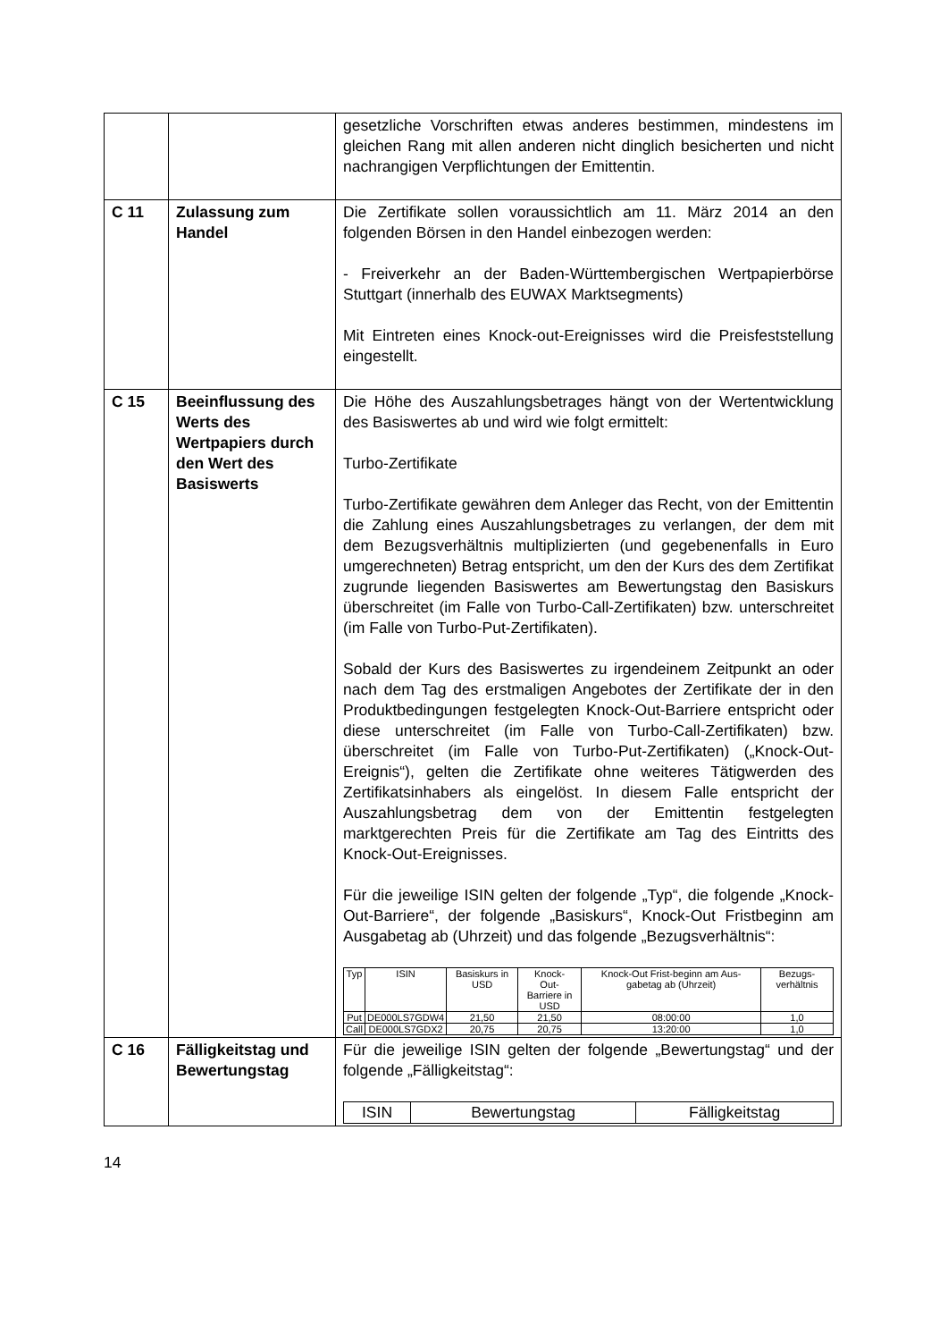| | | gesetzliche Vorschriften etwas anderes bestimmen, mindestens im gleichen Rang mit allen anderen nicht dinglich besicherten und nicht nachrangigen Verpflichtungen der Emittentin. |
| C 11 | Zulassung zum Handel | Die Zertifikate sollen voraussichtlich am 11. März 2014 an den folgenden Börsen in den Handel einbezogen werden: - Freiverkehr an der Baden-Württembergischen Wertpapierbörse Stuttgart (innerhalb des EUWAX Marktsegments) Mit Eintreten eines Knock-out-Ereignisses wird die Preisfeststellung eingestellt. |
| C 15 | Beeinflussung des Werts des Wertpapiers durch den Wert des Basiswerts | Die Höhe des Auszahlungsbetrages hängt von der Wertentwicklung des Basiswertes ab und wird wie folgt ermittelt: Turbo-Zertifikate Turbo-Zertifikate gewähren dem Anleger das Recht, von der Emittentin die Zahlung eines Auszahlungsbetrages zu verlangen, der dem mit dem Bezugsverhältnis multiplizierten (und gegebenenfalls in Euro umgerechneten) Betrag entspricht, um den der Kurs des dem Zertifikat zugrunde liegenden Basiswertes am Bewertungstag den Basiskurs überschreitet (im Falle von Turbo-Call-Zertifikaten) bzw. unterschreitet (im Falle von Turbo-Put-Zertifikaten). Sobald der Kurs des Basiswertes zu irgendeinem Zeitpunkt an oder nach dem Tag des erstmaligen Angebotes der Zertifikate der in den Produktbedingungen festgelegten Knock-Out-Barriere entspricht oder diese unterschreitet (im Falle von Turbo-Call-Zertifikaten) bzw. überschreitet (im Falle von Turbo-Put-Zertifikaten) („Knock-Out-Ereignis“), gelten die Zertifikate ohne weiteres Tätigwerden des Zertifikatsinhabers als eingelöst. In diesem Falle entspricht der Auszahlungsbetrag dem von der Emittentin festgelegten marktgerechten Preis für die Zertifikate am Tag des Eintritts des Knock-Out-Ereignisses. Für die jeweilige ISIN gelten der folgende „Typ“, die folgende „Knock-Out-Barriere“, der folgende „Basiskurs“, Knock-Out Fristbeginn am Ausgabetag ab (Uhrzeit) und das folgende „Bezugsverhältnis“: / Typ / ISIN / Basiskurs in USD / Knock- Out- Barriere in USD / Knock-Out Frist-beginn am Aus-gabetag ab (Uhrzeit) / Bezugs-verhältnis / / --- / --- / --- / --- / --- / --- / / Put / DE000LS7GDW4 / 21,50 / 21,50 / 08:00:00 / 1,0 / / Call / DE000LS7GDX2 / 20,75 / 20,75 / 13:20:00 / 1,0 / |
| C 16 | Fälligkeitstag und Bewertungstag | Für die jeweilige ISIN gelten der folgende „Bewertungstag“ und der folgende „Fälligkeitstag“: / ISIN / Bewertungstag / Fälligkeitstag / / --- / --- / --- / |
14